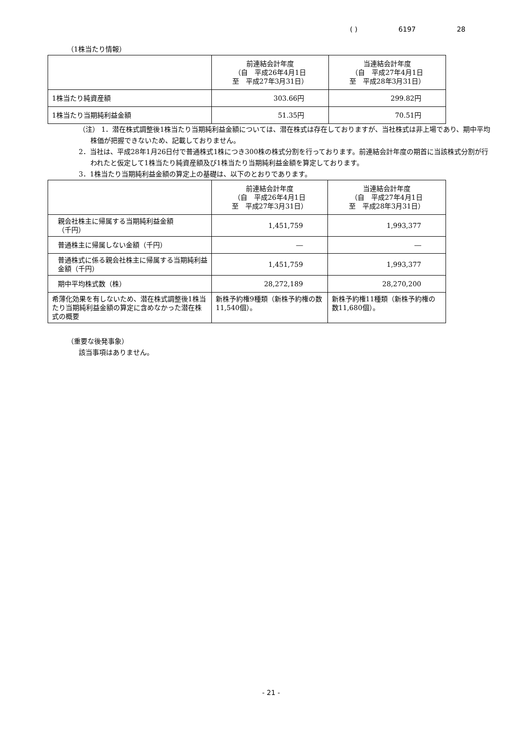( ) 6197 28
（1株当たり情報）
| | 前連結会計年度 （自 平成26年4月1日 至 平成27年3月31日） | 当連結会計年度 （自 平成27年4月1日 至 平成28年3月31日） |
| --- | --- | --- |
| 1株当たり純資産額 | 303.66円 | 299.82円 |
| 1株当たり当期純利益金額 | 51.35円 | 70.51円 |
（注） 1．潜在株式調整後1株当たり当期純利益金額については、潜在株式は存在しておりますが、当社株式は非上場であり、期中平均株価が把握できないため、記載しておりません。
2．当社は、平成28年1月26日付で普通株式1株につき300株の株式分割を行っております。前連結会計年度の期首に当該株式分割が行われたと仮定して1株当たり純資産額及び1株当たり当期純利益金額を算定しております。
3．1株当たり当期純利益金額の算定上の基礎は、以下のとおりであります。
| | 前連結会計年度 （自 平成26年4月1日 至 平成27年3月31日） | 当連結会計年度 （自 平成27年4月1日 至 平成28年3月31日） |
| --- | --- | --- |
| 親会社株主に帰属する当期純利益金額 （千円） | 1,451,759 | 1,993,377 |
| 普通株主に帰属しない金額（千円） | ― | ― |
| 普通株式に係る親会社株主に帰属する当期純利益金額（千円） | 1,451,759 | 1,993,377 |
| 期中平均株式数（株） | 28,272,189 | 28,270,200 |
| 希薄化効果を有しないため、潜在株式調整後1株当たり当期純利益金額の算定に含めなかった潜在株式の概要 | 新株予約権9種類（新株予約権の数11,540個）。 | 新株予約権11種類（新株予約権の数11,680個）。 |
（重要な後発事象）
該当事項はありません。
- 21 -